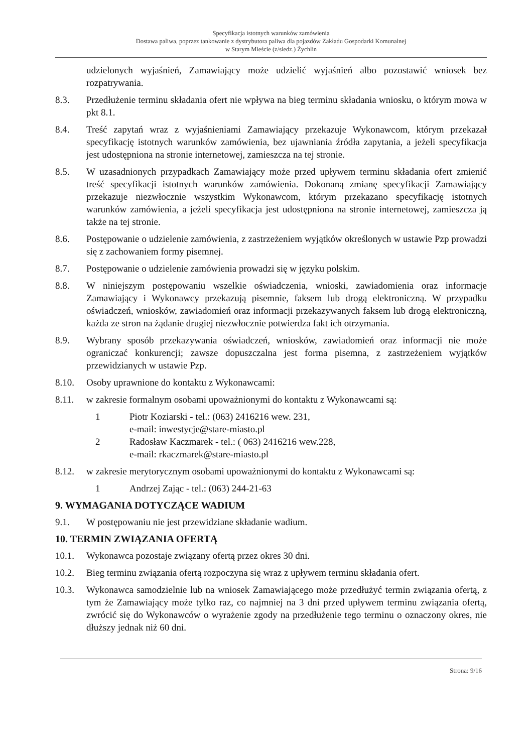Specyfikacja istotnych warunków zamówienia
Dostawa paliwa, poprzez tankowanie z dystrybutora paliwa dla pojazdów Zakładu Gospodarki Komunalnej
w Starym Mieście (z/siedz.) Żychlin
udzielonych wyjaśnień, Zamawiający może udzielić wyjaśnień albo pozostawić wniosek bez rozpatrywania.
8.3. Przedłużenie terminu składania ofert nie wpływa na bieg terminu składania wniosku, o którym mowa w pkt 8.1.
8.4. Treść zapytań wraz z wyjaśnieniami Zamawiający przekazuje Wykonawcom, którym przekazał specyfikację istotnych warunków zamówienia, bez ujawniania źródła zapytania, a jeżeli specyfikacja jest udostępniona na stronie internetowej, zamieszcza na tej stronie.
8.5. W uzasadnionych przypadkach Zamawiający może przed upływem terminu składania ofert zmienić treść specyfikacji istotnych warunków zamówienia. Dokonaną zmianę specyfikacji Zamawiający przekazuje niezwłocznie wszystkim Wykonawcom, którym przekazano specyfikację istotnych warunków zamówienia, a jeżeli specyfikacja jest udostępniona na stronie internetowej, zamieszcza ją także na tej stronie.
8.6. Postępowanie o udzielenie zamówienia, z zastrzeżeniem wyjątków określonych w ustawie Pzp prowadzi się z zachowaniem formy pisemnej.
8.7. Postępowanie o udzielenie zamówienia prowadzi się w języku polskim.
8.8. W niniejszym postępowaniu wszelkie oświadczenia, wnioski, zawiadomienia oraz informacje Zamawiający i Wykonawcy przekazują pisemnie, faksem lub drogą elektroniczną. W przypadku oświadczeń, wniosków, zawiadomień oraz informacji przekazywanych faksem lub drogą elektroniczną, każda ze stron na żądanie drugiej niezwłocznie potwierdza fakt ich otrzymania.
8.9. Wybrany sposób przekazywania oświadczeń, wniosków, zawiadomień oraz informacji nie może ograniczać konkurencji; zawsze dopuszczalna jest forma pisemna, z zastrzeżeniem wyjątków przewidzianych w ustawie Pzp.
8.10. Osoby uprawnione do kontaktu z Wykonawcami:
8.11. w zakresie formalnym osobami upoważnionymi do kontaktu z Wykonawcami są:
1 Piotr Koziarski - tel.: (063) 2416216 wew. 231,
e-mail: inwestycje@stare-miasto.pl
2 Radosław Kaczmarek - tel.: ( 063) 2416216 wew.228,
e-mail: rkaczmarek@stare-miasto.pl
8.12. w zakresie merytorycznym osobami upoważnionymi do kontaktu z Wykonawcami są:
1 Andrzej Zając - tel.: (063) 244-21-63
9. WYMAGANIA DOTYCZĄCE WADIUM
9.1. W postępowaniu nie jest przewidziane składanie wadium.
10. TERMIN ZWIĄZANIA OFERTĄ
10.1. Wykonawca pozostaje związany ofertą przez okres 30 dni.
10.2. Bieg terminu związania ofertą rozpoczyna się wraz z upływem terminu składania ofert.
10.3. Wykonawca samodzielnie lub na wniosek Zamawiającego może przedłużyć termin związania ofertą, z tym że Zamawiający może tylko raz, co najmniej na 3 dni przed upływem terminu związania ofertą, zwrócić się do Wykonawców o wyrażenie zgody na przedłużenie tego terminu o oznaczony okres, nie dłuższy jednak niż 60 dni.
Strona: 9/16